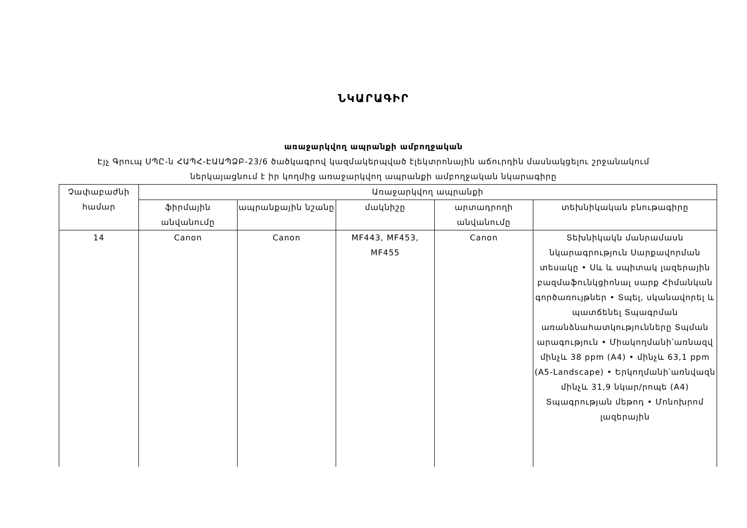ՆԿԱՐԱԳԻՐ
առաջարկվող ապրանքի ամբողջական
Էյչ Գրուպ ՍՊԸ-ն ՀԱՊՀ-ԷԱԱՊՁԲ-23/6 ծածկագրով կազմակերպված էլեկտրոնային աճուրդին մասնակցելու շրջանակում
ներկայացնում է իր կողմից առաջարկվող ապրանքի ամբողջական նկարագիրը
| Չափաբաժնի համար | Առաջարկվող ապրանքի | | | | |
| --- | --- | --- | --- | --- | --- |
| | ֆիրմային անվանումը | ապրանքային նշանը | մակնիշը | արտադրողի անվանումը | տեխնիկական բնութագիրը |
| 14 | Canon | Canon | MF443, MF453, MF455 | Canon | Տեխնիկակն մանրամասն նկարագրություն Սարքավորման տեսակը • Սև և սպիտակ լազերային բազմաֆունկցիոնալ սարք Հիմանկան գործառույթներ • Տպել, սկանավորել և պատճենել Տպագրման առանձնահատկությունները Տպման արագություն • Միակողմանի՝առնազվ մինչև 38 ppm (A4) • մինչև 63,1 ppm (A5-Landscape) • Երկողմանի՝առնվազն մինչև 31,9 նկար/րոպե (A4) Տպագրության մեթոդ • Մոնոխրոմ լազերային |